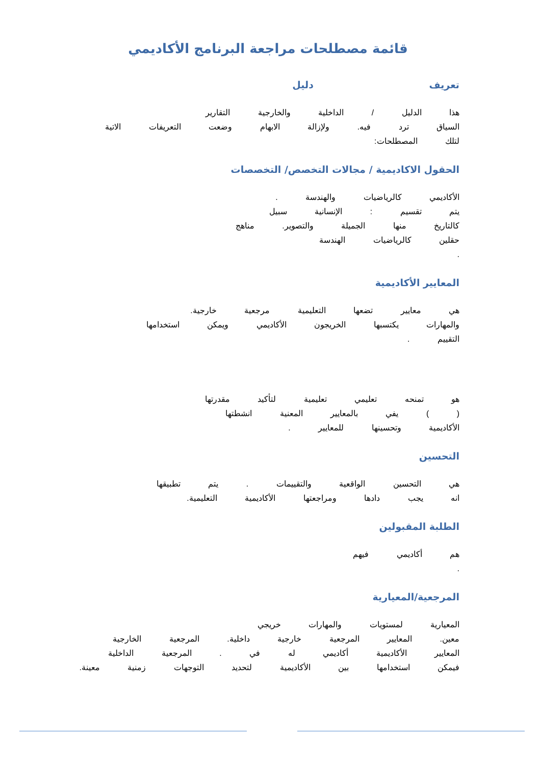قائمة مصطلحات مراجعة البرنامج الأكاديمي
تعريف دليل
هذا الدليل / الداخلية والخارجية التقارير
السياق ترد فيه. ولإزالة الابهام وضعت التعريفات الاتية لتلك المصطلحات:
الحقول الاكاديمية / مجالات التخصص/ التخصصات
الأكاديمي كالرياضيات والهندسة .
يتم تقسيم : الإنسانية سبيل
كالتاريخ منها الجميلة والتصوير. مناهج
حقلين كالرياضيات الهندسة
.
المعايير الأكاديمية
هي معايير تضعها التعليمية مرجعية خارجية.
والمهارات يكتسبها الخريجون الأكاديمي ويمكن استخدامها
التقييم .
هو تمنحه تعليمي تعليمية لتأكيد مقدرتها
( ) يفي بالمعايير المعنية انشطتها
الأكاديمية وتحسينها للمعايير .
التحسين
هي التحسين الواقعية والتقييمات . يتم تطبيقها
انه يجب دادها ومراجعتها الأكاديمية التعليمية.
الطلبة المقبولين
هم أكاديمي فيهم
.
المرجعية/المعيارية
المعيارية لمستويات والمهارات خريجي
معين. المعايير المرجعية خارجية داخلية. المرجعية الخارجية
المعايير الأكاديمية أكاديمي له في . المرجعية الداخلية
فيمكن استخدامها بين الأكاديمية لتحديد التوجهات زمنية معينة.